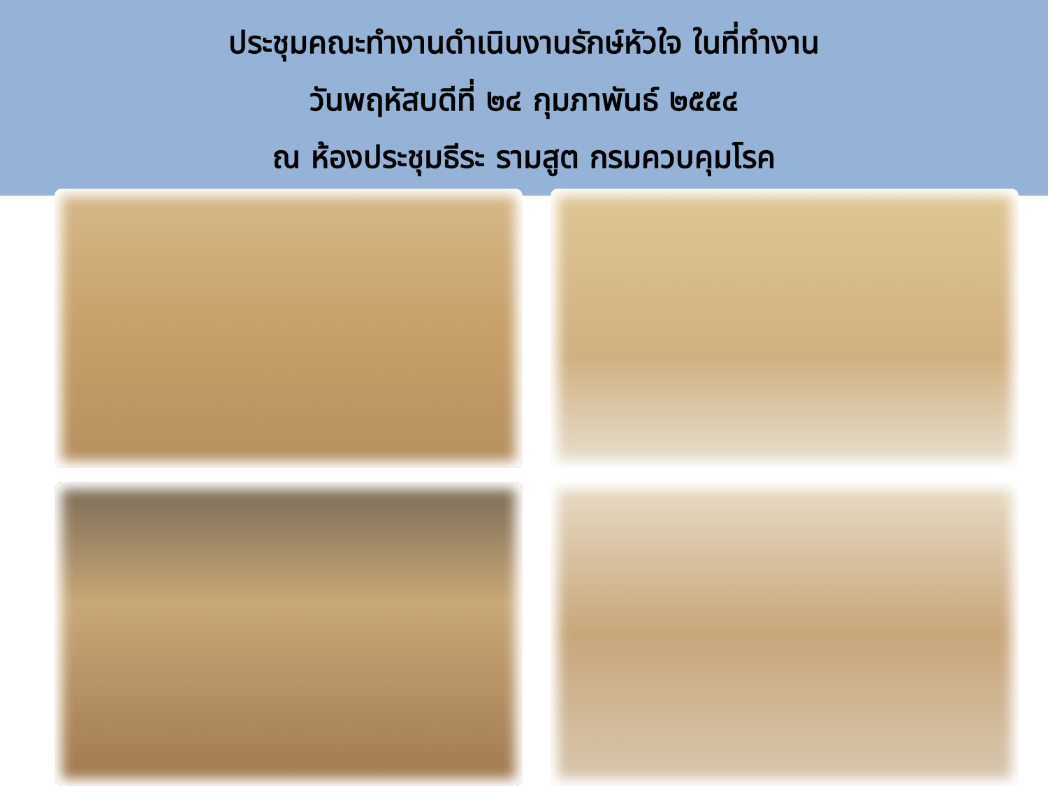ประชุมคณะทำงานดำเนินงานรักษ์หัวใจ ในที่ทำงาน
วันพฤหัสบดีที่ ๒๔ กุมภาพันธ์ ๒๕๕๔
ณ ห้องประชุมธีระ รามสูต กรมควบคุมโรค